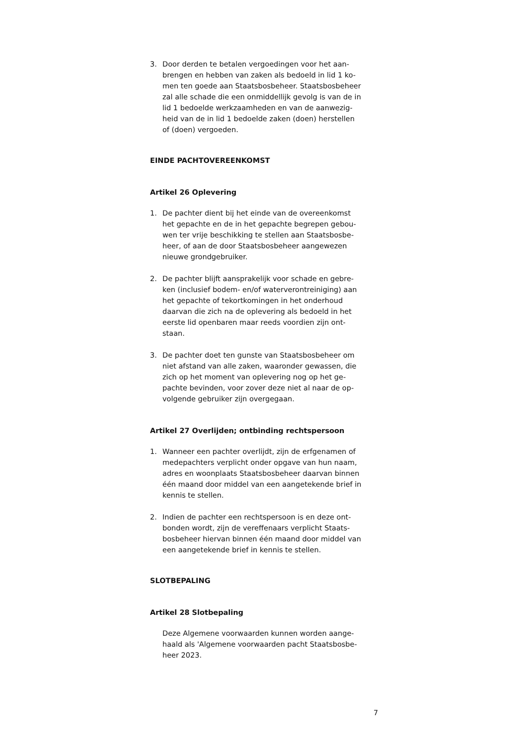3. Door derden te betalen vergoedingen voor het aan-brengen en hebben van zaken als bedoeld in lid 1 ko-men ten goede aan Staatsbosbeheer. Staatsbosbeheer zal alle schade die een onmiddellijk gevolg is van de in lid 1 bedoelde werkzaamheden en van de aanwezig-heid van de in lid 1 bedoelde zaken (doen) herstellen of (doen) vergoeden.
EINDE PACHTOVEREENKOMST
Artikel 26 Oplevering
1. De pachter dient bij het einde van de overeenkomst het gepachte en de in het gepachte begrepen gebou-wen ter vrije beschikking te stellen aan Staatsbosbe-heer, of aan de door Staatsbosbeheer aangewezen nieuwe grondgebruiker.
2. De pachter blijft aansprakelijk voor schade en gebre-ken (inclusief bodem- en/of waterverontreiniging) aan het gepachte of tekortkomingen in het onderhoud daarvan die zich na de oplevering als bedoeld in het eerste lid openbaren maar reeds voordien zijn ont-staan.
3. De pachter doet ten gunste van Staatsbosbeheer om niet afstand van alle zaken, waaronder gewassen, die zich op het moment van oplevering nog op het ge-pachte bevinden, voor zover deze niet al naar de op-volgende gebruiker zijn overgegaan.
Artikel 27 Overlijden; ontbinding rechtspersoon
1. Wanneer een pachter overlijdt, zijn de erfgenamen of medepachters verplicht onder opgave van hun naam, adres en woonplaats Staatsbosbeheer daarvan binnen één maand door middel van een aangetekende brief in kennis te stellen.
2. Indien de pachter een rechtspersoon is en deze ont-bonden wordt, zijn de vereffenaars verplicht Staats-bosbeheer hiervan binnen één maand door middel van een aangetekende brief in kennis te stellen.
SLOTBEPALING
Artikel 28 Slotbepaling
Deze Algemene voorwaarden kunnen worden aange-haald als 'Algemene voorwaarden pacht Staatsbosbe-heer 2023.
7